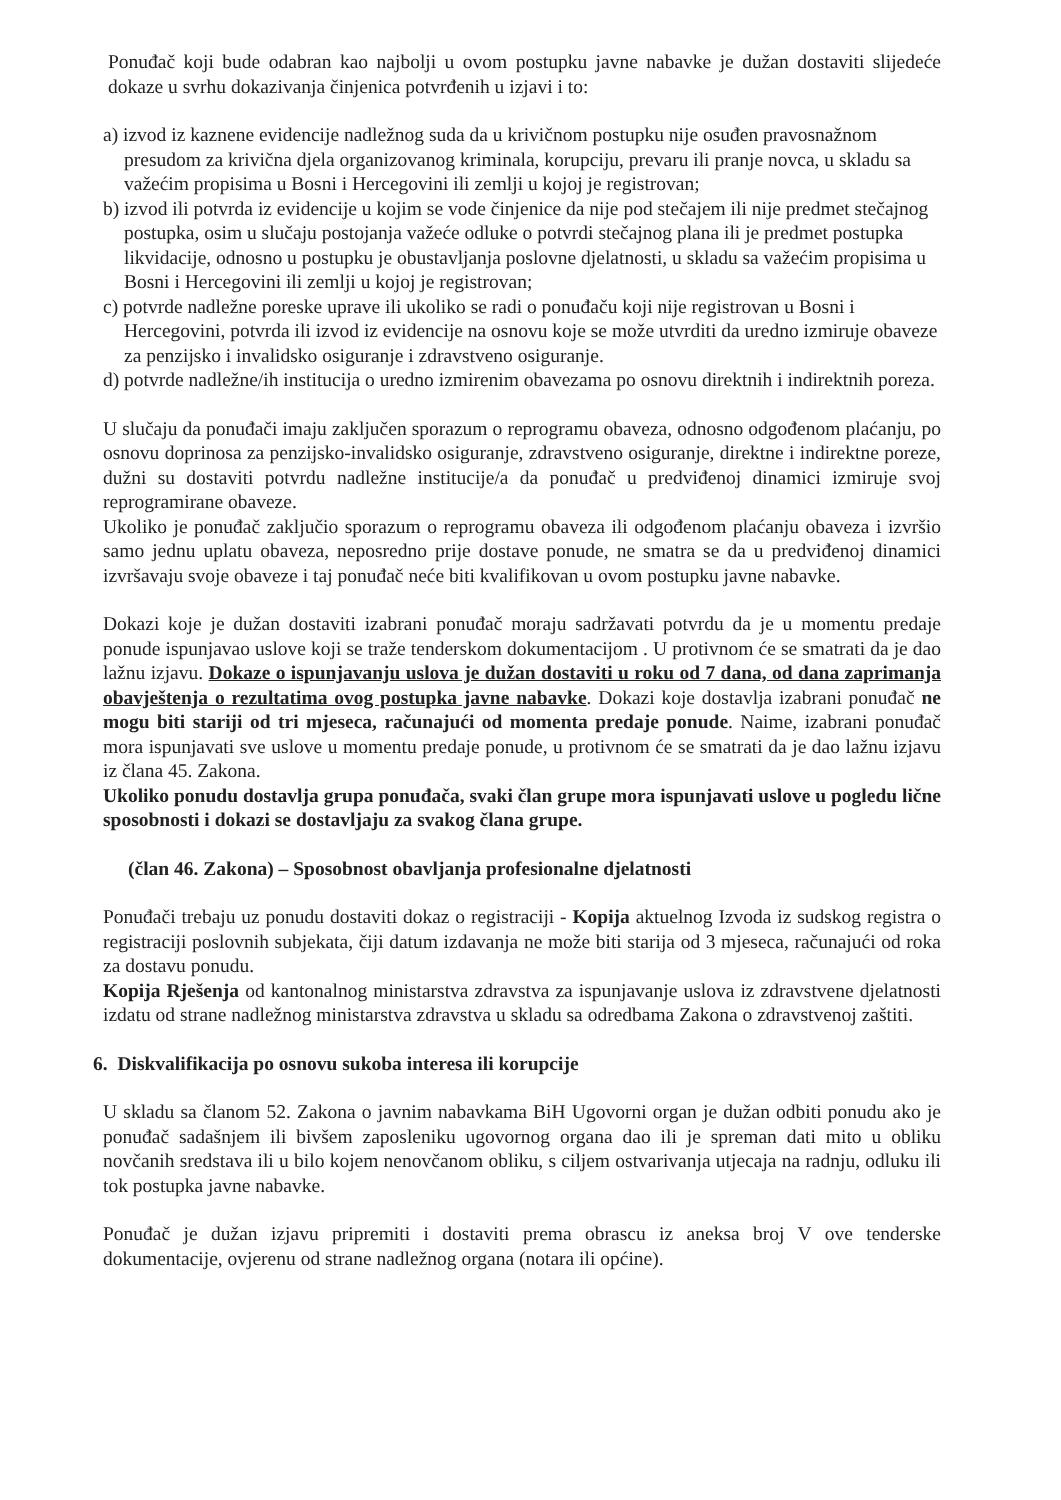Ponuđač koji bude odabran kao najbolji u ovom postupku javne nabavke je dužan dostaviti slijedeće dokaze u svrhu dokazivanja činjenica potvrđenih u izjavi i to:
a) izvod iz kaznene evidencije nadležnog suda da u krivičnom postupku nije osuđen pravosnažnom presudom za krivična djela organizovanog kriminala, korupciju, prevaru ili pranje novca, u skladu sa važećim propisima u Bosni i Hercegovini ili zemlji u kojoj je registrovan;
b) izvod ili potvrda iz evidencije u kojim se vode činjenice da nije pod stečajem ili nije predmet stečajnog postupka, osim u slučaju postojanja važeće odluke o potvrdi stečajnog plana ili je predmet postupka likvidacije, odnosno u postupku je obustavljanja poslovne djelatnosti, u skladu sa važećim propisima u Bosni i Hercegovini ili zemlji u kojoj je registrovan;
c) potvrde nadležne poreske uprave ili ukoliko se radi o ponuđaču koji nije registrovan u Bosni i Hercegovini, potvrda ili izvod iz evidencije na osnovu koje se može utvrditi da uredno izmiruje obaveze za penzijsko i invalidsko osiguranje i zdravstveno osiguranje.
d) potvrde nadležne/ih institucija o uredno izmirenim obavezama po osnovu direktnih i indirektnih poreza.
U slučaju da ponuđači imaju zaključen sporazum o reprogramu obaveza, odnosno odgođenom plaćanju, po osnovu doprinosa za penzijsko-invalidsko osiguranje, zdravstveno osiguranje, direktne i indirektne poreze, dužni su dostaviti potvrdu nadležne institucije/a da ponuđač u predviđenoj dinamici izmiruje svoj reprogramirane obaveze.
Ukoliko je ponuđač zaključio sporazum o reprogramu obaveza ili odgođenom plaćanju obaveza i izvršio samo jednu uplatu obaveza, neposredno prije dostave ponude, ne smatra se da u predviđenoj dinamici izvršavaju svoje obaveze i taj ponuđač neće biti kvalifikovan u ovom postupku javne nabavke.
Dokazi koje je dužan dostaviti izabrani ponuđač moraju sadržavati potvrdu da je u momentu predaje ponude ispunjavao uslove koji se traže tenderskom dokumentacijom . U protivnom će se smatrati da je dao lažnu izjavu. Dokaze o ispunjavanju uslova je dužan dostaviti u roku od 7 dana, od dana zaprimanja obavještenja o rezultatima ovog postupka javne nabavke. Dokazi koje dostavlja izabrani ponuđač ne mogu biti stariji od tri mjeseca, računajući od momenta predaje ponude. Naime, izabrani ponuđač mora ispunjavati sve uslove u momentu predaje ponude, u protivnom će se smatrati da je dao lažnu izjavu iz člana 45. Zakona.
Ukoliko ponudu dostavlja grupa ponuđača, svaki član grupe mora ispunjavati uslove u pogledu lične sposobnosti i dokazi se dostavljaju za svakog člana grupe.
(član 46. Zakona) – Sposobnost obavljanja profesionalne djelatnosti
Ponuđači trebaju uz ponudu dostaviti dokaz o registraciji - Kopija aktuelnog Izvoda iz sudskog registra o registraciji poslovnih subjekata, čiji datum izdavanja ne može biti starija od 3 mjeseca, računajući od roka za dostavu ponudu.
Kopija Rješenja od kantonalnog ministarstva zdravstva za ispunjavanje uslova iz zdravstvene djelatnosti izdatu od strane nadležnog ministarstva zdravstva u skladu sa odredbama Zakona o zdravstvenoj zaštiti.
6. Diskvalifikacija po osnovu sukoba interesa ili korupcije
U skladu sa članom 52. Zakona o javnim nabavkama BiH Ugovorni organ je dužan odbiti ponudu ako je ponuđač sadašnjem ili bivšem zaposleniku ugovornog organa dao ili je spreman dati mito u obliku novčanih sredstava ili u bilo kojem nenovčanom obliku, s ciljem ostvarivanja utjecaja na radnju, odluku ili tok postupka javne nabavke.
Ponuđač je dužan izjavu pripremiti i dostaviti prema obrascu iz aneksa broj V ove tenderske dokumentacije, ovjerenu od strane nadležnog organa (notara ili općine).